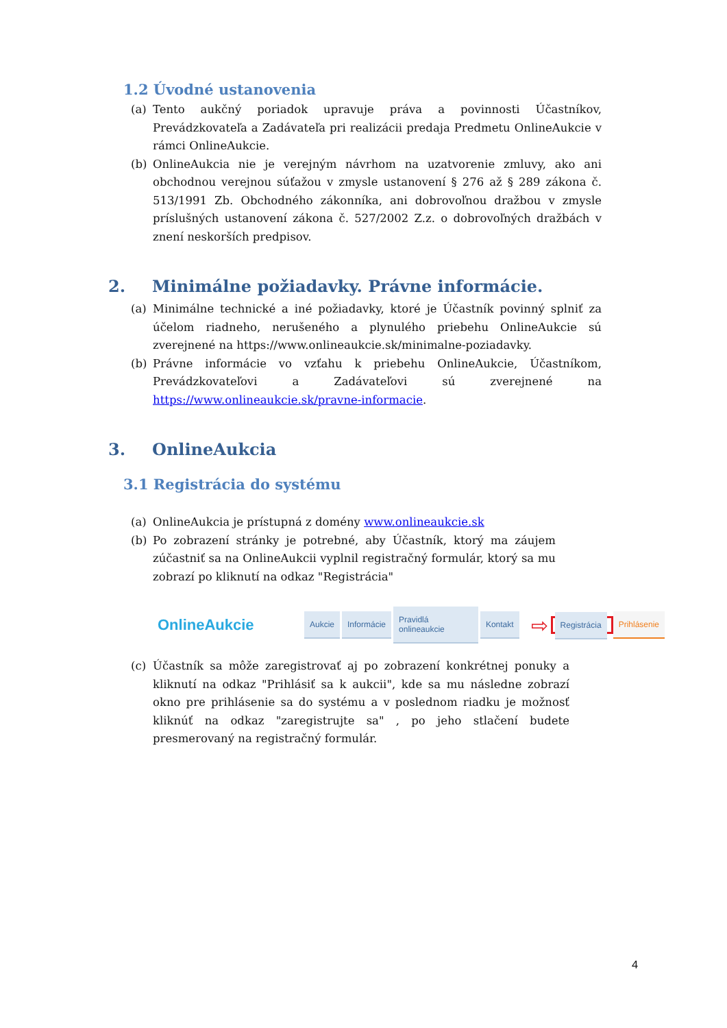1.2 Úvodné ustanovenia
(a) Tento aukčný poriadok upravuje práva a povinnosti Účastníkov, Prevádzkovateľa a Zadávateľa pri realizácii predaja Predmetu OnlineAukcie v rámci OnlineAukcie.
(b) OnlineAukcia nie je verejným návrhom na uzatvorenie zmluvy, ako ani obchodnou verejnou súťažou v zmysle ustanovení § 276 až § 289 zákona č. 513/1991 Zb. Obchodného zákonníka, ani dobrovoľnou dražbou v zmysle príslušných ustanovení zákona č. 527/2002 Z.z. o dobrovoľných dražbách v znení neskorších predpisov.
2. Minimálne požiadavky. Právne informácie.
(a) Minimálne technické a iné požiadavky, ktoré je Účastník povinný splniť za účelom riadneho, nerušeného a plynulého priebehu OnlineAukcie sú zverejnené na https://www.onlineaukcie.sk/minimalne-poziadavky.
(b) Právne informácie vo vzťahu k priebehu OnlineAukcie, Účastníkom, Prevádzkovateľovi a Zadávateľovi sú zverejnené na https://www.onlineaukcie.sk/pravne-informacie.
3. OnlineAukcia
3.1 Registrácia do systému
(a) OnlineAukcia je prístupná z domény www.onlineaukcie.sk
(b) Po zobrazení stránky je potrebné, aby Účastník, ktorý ma záujem zúčastniť sa na OnlineAukcii vyplnil registračný formulár, ktorý sa mu zobrazí po kliknutí na odkaz "Registrácia"
OnlineAukcie Aukcie Informácie Pravidlá onlineaukcie Kontakt ⇨ Registrácia Prihlásenie
(c) Účastník sa môže zaregistrovať aj po zobrazení konkrétnej ponuky a kliknutí na odkaz "Prihlásiť sa k aukcii", kde sa mu následne zobrazí okno pre prihlásenie sa do systému a v poslednom riadku je možnosť kliknúť na odkaz "zaregistrujte sa" , po jeho stlačení budete presmerovaný na registračný formulár.
4